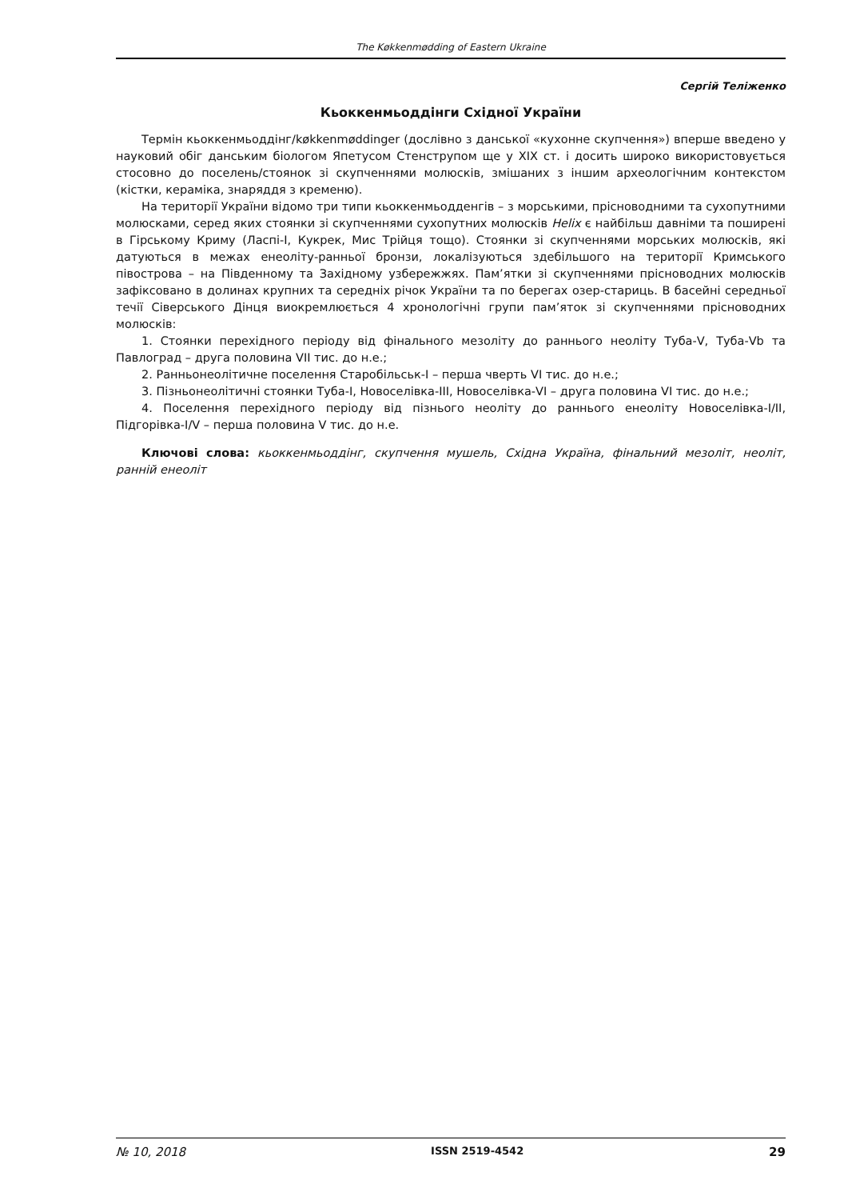The Køkkenmødding of Eastern Ukraine
Сергій Теліженко
Кьоккенмьоддінги Східної України
Термін кьоккенмьоддінг/køkkenmøddinger (дослівно з данської «кухонне скупчення») вперше введено у науковий обіг данським біологом Япетусом Стенструпом ще у XIX ст. і досить широко використовується стосовно до поселень/стоянок зі скупченнями молюсків, змішаних з іншим археологічним контекстом (кістки, кераміка, знаряддя з кременю).
На території України відомо три типи кьоккенмьодденгів – з морськими, прісноводними та сухопутними молюсками, серед яких стоянки зі скупченнями сухопутних молюсків Helix є найбільш давніми та поширені в Гірському Криму (Ласпі-І, Кукрек, Мис Трійця тощо). Стоянки зі скупченнями морських молюсків, які датуються в межах енеоліту-ранньої бронзи, локалізуються здебільшого на території Кримського півострова – на Південному та Західному узбережжях. Пам’ятки зі скупченнями прісноводних молюсків зафіксовано в долинах крупних та середніх річок України та по берегах озер-стариць. В басейні середньої течії Сіверського Дінця виокремлюється 4 хронологічні групи пам’яток зі скупченнями прісноводних молюсків:
1. Стоянки перехідного періоду від фінального мезоліту до раннього неоліту Туба-V, Туба-Vb та Павлоград – друга половина VII тис. до н.е.;
2. Ранньонеолітичне поселення Старобільськ-І – перша чверть VI тис. до н.е.;
3. Пізньонеолітичні стоянки Туба-І, Новоселівка-ІІІ, Новоселівка-VI – друга половина VI тис. до н.е.;
4. Поселення перехідного періоду від пізнього неоліту до раннього енеоліту Новоселівка-І/ІІ, Підгорівка-І/V – перша половина V тис. до н.е.
Ключові слова: кьоккенмьоддінг, скупчення мушель, Східна Україна, фінальний мезоліт, неоліт, ранній енеоліт
№ 10, 2018 ISSN 2519-4542 29